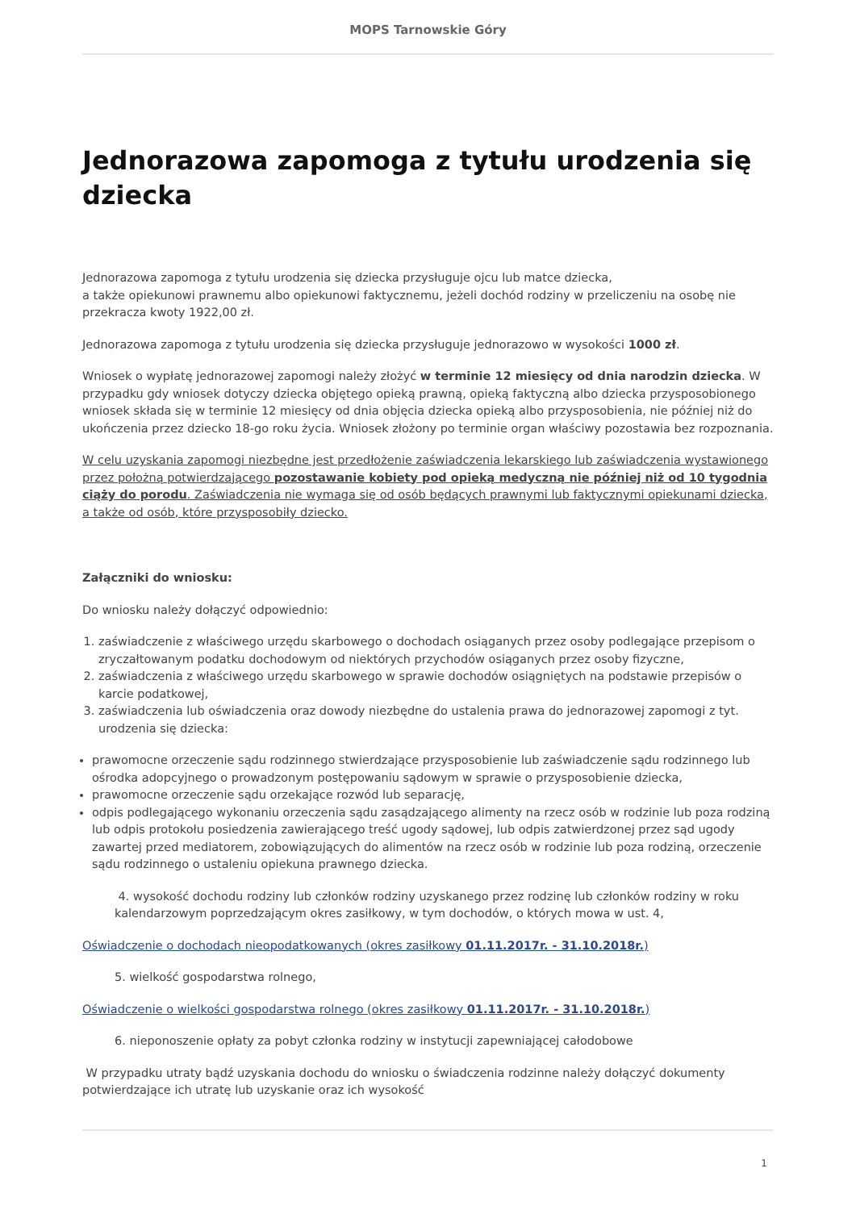MOPS Tarnowskie Góry
Jednorazowa zapomoga z tytułu urodzenia się dziecka
Jednorazowa zapomoga z tytułu urodzenia się dziecka przysługuje ojcu lub matce dziecka,
a także opiekunowi prawnemu albo opiekunowi faktycznemu, jeżeli dochód rodziny w przeliczeniu na osobę nie przekracza kwoty 1922,00 zł.
Jednorazowa zapomoga z tytułu urodzenia się dziecka przysługuje jednorazowo w wysokości 1000 zł.
Wniosek o wypłatę jednorazowej zapomogi należy złożyć w terminie 12 miesięcy od dnia narodzin dziecka. W przypadku gdy wniosek dotyczy dziecka objętego opieką prawną, opieką faktyczną albo dziecka przysposobionego wniosek składa się w terminie 12 miesięcy od dnia objęcia dziecka opieką albo przysposobienia, nie później niż do ukończenia przez dziecko 18-go roku życia. Wniosek złożony po terminie organ właściwy pozostawia bez rozpoznania.
W celu uzyskania zapomogi niezbędne jest przedłożenie zaświadczenia lekarskiego lub zaświadczenia wystawionego przez położną potwierdzającego pozostawanie kobiety pod opieką medyczną nie później niż od 10 tygodnia ciąży do porodu. Zaświadczenia nie wymaga się od osób będących prawnymi lub faktycznymi opiekunami dziecka, a także od osób, które przysposobiły dziecko.
Załączniki do wniosku:
Do wniosku należy dołączyć odpowiednio:
1. zaświadczenie z właściwego urzędu skarbowego o dochodach osiąganych przez osoby podlegające przepisom o zryczałtowanym podatku dochodowym od niektórych przychodów osiąganych przez osoby fizyczne,
2. zaświadczenia z właściwego urzędu skarbowego w sprawie dochodów osiągniętych na podstawie przepisów o karcie podatkowej,
3. zaświadczenia lub oświadczenia oraz dowody niezbędne do ustalenia prawa do jednorazowej zapomogi z tyt. urodzenia się dziecka:
prawomocne orzeczenie sądu rodzinnego stwierdzające przysposobienie lub zaświadczenie sądu rodzinnego lub ośrodka adopcyjnego o prowadzonym postępowaniu sądowym w sprawie o przysposobienie dziecka,
prawomocne orzeczenie sądu orzekające rozwód lub separację,
odpis podlegającego wykonaniu orzeczenia sądu zasądzającego alimenty na rzecz osób w rodzinie lub poza rodziną lub odpis protokołu posiedzenia zawierającego treść ugody sądowej, lub odpis zatwierdzonej przez sąd ugody zawartej przed mediatorem, zobowiązujących do alimentów na rzecz osób w rodzinie lub poza rodziną, orzeczenie sądu rodzinnego o ustaleniu opiekuna prawnego dziecka.
4. wysokość dochodu rodziny lub członków rodziny uzyskanego przez rodzinę lub członków rodziny w roku kalendarzowym poprzedzającym okres zasiłkowy, w tym dochodów, o których mowa w ust. 4,
Oświadczenie o dochodach nieopodatkowanych (okres zasiłkowy 01.11.2017r. - 31.10.2018r.)
5. wielkość gospodarstwa rolnego,
Oświadczenie o wielkości gospodarstwa rolnego (okres zasiłkowy 01.11.2017r. - 31.10.2018r.)
6. nieponoszenie opłaty za pobyt członka rodziny w instytucji zapewniającej całodobowe
W przypadku utraty bądź uzyskania dochodu do wniosku o świadczenia rodzinne należy dołączyć dokumenty potwierdzające ich utratę lub uzyskanie oraz ich wysokość
1